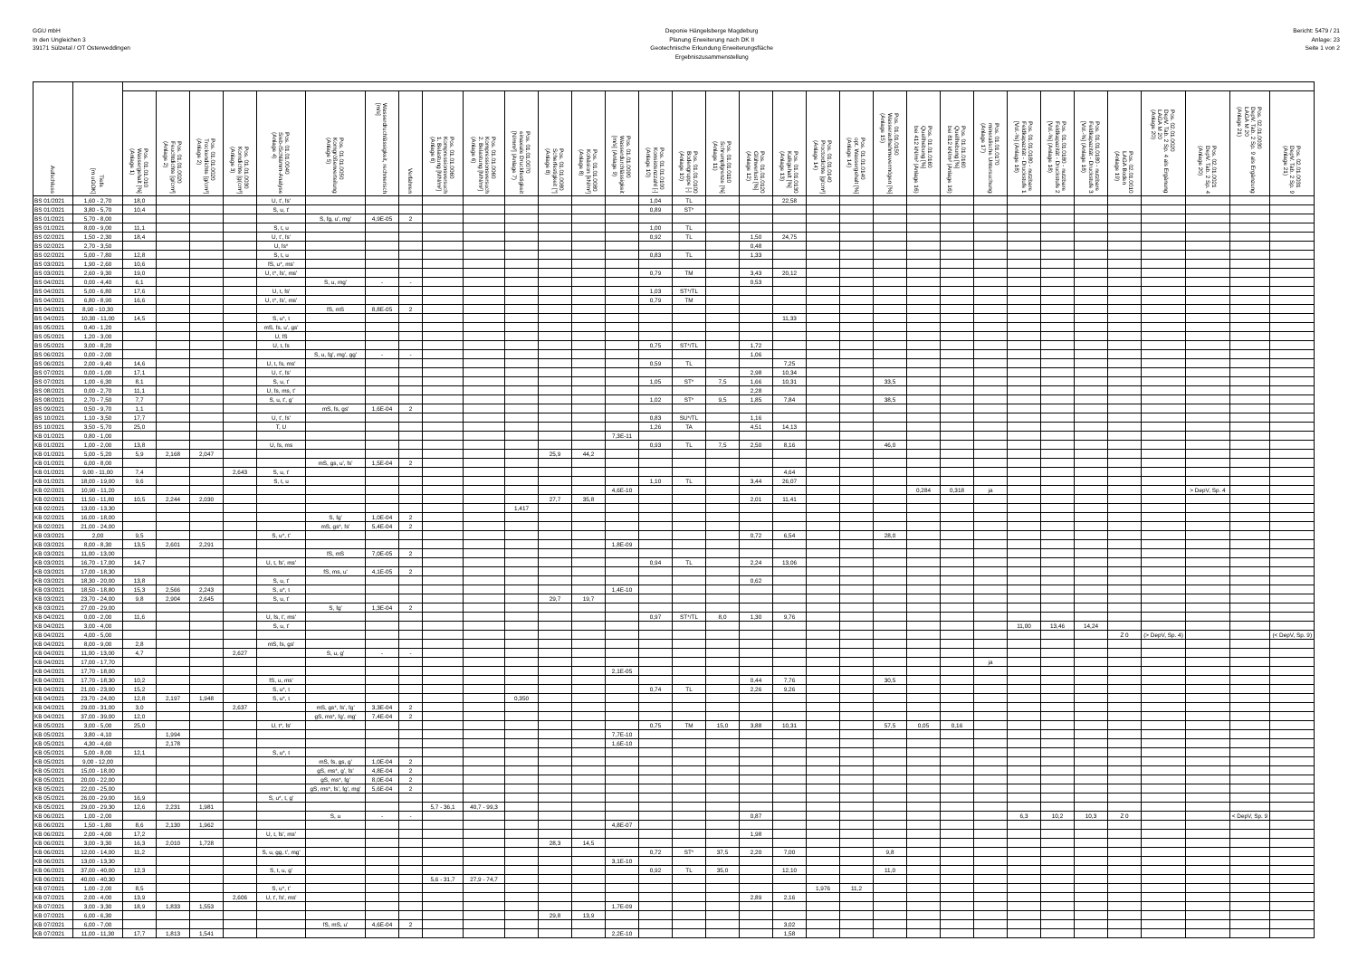GGU mbH
In den Ungleichen 3
39171 Sülzetal / OT Osterweddingen
Deponie Hängelsberge Magdeburg
Planung Erweiterung nach DK II
Geotechnische Erkundung Erweiterungsfläche
Ergebniszusammenstellung
Bericht: 5479 / 21
Anlage: 23
Seite 1 von 2
| Aufschluss | Tiefe [m uGOK] | | | | | | | | | | | | | | | | | | | | | | | | | | | | | | | | | | |
| | | Pos. 01.01.010 Wassergehalt [%] (Anlage 1) | Pos. 01.01.0020 Feuchtdichte [g/cm³] (Anlage 2) | Pos. 01.01.0020 Trockendichte [g/cm³] (Anlage 2) | Pos. 01.01.0030 Korndichte [g(cm³] (Anlage 3) | Pos. 01.01.0040 Sieb-/Schlämm-Analyse (Anlage 4) | Pos. 01.01.0050 Korngrößenverteilung (Anlage 5) | Wasserdruchlässigkeit, rechnerisch [m/s] | Verfahren | Pos. 01.01.0060 Kompressionsversuch 1. Belastung [MN/m²] (Anlage 6) | Pos. 01.01.0060 Kompressionsversuch 2. Belastung [MN/m²] (Anlage 6) | Pos. 01.01.0070 einaxiale Druckfestigkeit [N/mm²] (Anlage 7) | Pos. 01.01.0080 Scherfestigkeit [°] (Anlage 8) | Pos. 01.01.0080 Kohäsion [kN/m²] (Anlage 8) | Pos. 01.01.0090 Wasserdurchlässigkeit [m/s] (Anlage 9) | Pos. 01.01.0100 Konsistenzzahl [-] (Anlage 10) | Pos. 01.01.0100 Bodengruppe [-] (Anlage 10) | Pos. 01.01.0110 Schrumpfgrenze [%] (Anlage 11) | Pos. 01.01.0120 Glühverlust [%] (Anlage 12) | Pos. 01.01.0130 Kalkgehalt [%] (Anlage 13) | Pos. 01.01.0140 Proctordichte [g/cm³] (Anlage 14) | Pos. 01.01.0140 opt. Wassergehalt [%] (Anlage 14) | Pos. 01.01.0150 Wasseraufnahmevermögen [%] (Anlage 15) | Pos. 01.01.0160 Quellhebung [%] bei 412 kN/m² (Anlage 16) | Pos. 01.01.0160 Quellhebung [%] bei 812 kN/m² (Anlage 16) | Pos. 01.01.0170 mineralische Untersuchung (Anlage 17) | Pos. 01.01.0180 - nutzbare Feldkapazität - Druckstufe 1 [Vol.-%] (Anlage 18) | Pos. 01.01.0180 - nutzbare Feldkapazität - Druckstufe 2 [Vol.-%] (Anlage 18) | Pos. 01.01.0180 - nutzbare Feldkapazität - Druckstufe 3 [Vol.-%] (Anlage 18) | Pos. 02.01.0010 LAGA Boden (Anlage 19) | Pos. 02.01.0020 DepV. Tab. 2 Sp. 4 als Ergänung LAGA M 20 (Anlage 20) | Pos. 02.01.0021 DepV. Tab. 2 Sp. 4 (Anlage 20) | Pos. 02.01.0030 DepV. Tab. 2 Sp. 9 als Ergänzung LAGA M 20 (Anlage 21) | Pos. 02.01.0031 DepV. Tab. 2 Sp. 9 (Anlage 21) | |
| BS 01/2021 | 1,60 - 2,70 | 18,0 | | | | U, t', fs' | | | | | | | | | | 1,04 | TL | | | 22,58 | | | | | | | | | | | | | | | |
| BS 01/2021 | 3,80 - 5,70 | 10,4 | | | | S, u, t' | | | | | | | | | | 0,89 | ST* | | | | | | | | | | | | | | | | | | |
| BS 01/2021 | 5,70 - 8,00 | | | | | | S, fg, u', mg' | 4,9E-05 | 2 | | | | | | | | | | | | | | | | | | | | | | | | | | |
| BS 01/2021 | 8,00 - 9,00 | 11,1 | | | | S, t, u | | | | | | | | | | 1,00 | TL | | | | | | | | | | | | | | | | | | |
| BS 02/2021 | 1,50 - 2,30 | 18,4 | | | | U, t', fs' | | | | | | | | | | 0,92 | TL | | 1,50 | 24,75 | | | | | | | | | | | | | | | |
| BS 02/2021 | 2,70 - 3,50 | | | | | U, fs* | | | | | | | | | | | | | 0,48 | | | | | | | | | | | | | | | | |
| BS 02/2021 | 5,00 - 7,80 | 12,8 | | | | S, t, u | | | | | | | | | | 0,83 | TL | | 1,33 | | | | | | | | | | | | | | | | |
| BS 03/2021 | 1,90 - 2,60 | 10,6 | | | | fS, u*, ms' | | | | | | | | | | | | | | | | | | | | | | | | | | | | | |
| BS 03/2021 | 2,60 - 9,30 | 19,0 | | | | U, t*, fs', ms' | | | | | | | | | | 0,79 | TM | | 3,43 | 20,12 | | | | | | | | | | | | | | | |
| BS 04/2021 | 0,00 - 4,40 | 6,1 | | | | | S, u, mg' | - | - | | | | | | | | | | 0,53 | | | | | | | | | | | | | | | | |
| BS 04/2021 | 5,00 - 6,80 | 17,6 | | | | U, t, fs' | | | | | | | | | | 1,03 | ST*/TL | | | | | | | | | | | | | | | | | | |
| BS 04/2021 | 6,80 - 8,90 | 16,6 | | | | U, t*, fs', ms' | | | | | | | | | | 0,79 | TM | | | | | | | | | | | | | | | | | | |
| BS 04/2021 | 8,90 - 10,30 | | | | | | fS, mS | 8,8E-05 | 2 | | | | | | | | | | | | | | | | | | | | | | | | | | |
| BS 04/2021 | 10,30 - 11,00 | 14,5 | | | | S, u*, t | | | | | | | | | | | | | | 11,33 | | | | | | | | | | | | | | | |
| BS 05/2021 | 0,40 - 1,20 | | | | | mS, fs, u', gs' | | | | | | | | | | | | | | | | | | | | | | | | | | | | | |
| BS 05/2021 | 1,20 - 3,00 | | | | | U, fS | | | | | | | | | | | | | | | | | | | | | | | | | | | | | |
| BS 05/2021 | 3,00 - 8,20 | | | | | U, t, fs | | | | | | | | | | 0,75 | ST*/TL | | 1,72 | | | | | | | | | | | | | | | | |
| BS 06/2021 | 0,00 - 2,00 | | | | | | S, u, fg', mg', gg' | - | - | | | | | | | | | | 1,06 | | | | | | | | | | | | | | | | |
| BS 06/2021 | 2,00 - 9,40 | 14,6 | | | | U, t, fs, ms' | | | | | | | | | | 0,59 | TL | | | 7,25 | | | | | | | | | | | | | | | |
| BS 07/2021 | 0,00 - 1,00 | 17,1 | | | | U, t', fs' | | | | | | | | | | | | | 2,98 | 10,34 | | | | | | | | | | | | | | | |
| BS 07/2021 | 1,00 - 6,30 | 8,1 | | | | S, u, t' | | | | | | | | | | 1,05 | ST* | 7,5 | 1,66 | 10,31 | | | 33,5 | | | | | | | | | | | | |
| BS 08/2021 | 0,00 - 2,70 | 11,1 | | | | U, fs, ms, t' | | | | | | | | | | | | | 2,28 | | | | | | | | | | | | | | | | |
| BS 08/2021 | 2,70 - 7,50 | 7,7 | | | | S, u, t', g' | | | | | | | | | | 1,02 | ST* | 9,5 | 1,85 | 7,84 | | | 38,5 | | | | | | | | | | | | |
| BS 09/2021 | 0,50 - 9,70 | 1,1 | | | | | mS, fs, gs' | 1,6E-04 | 2 | | | | | | | | | | | | | | | | | | | | | | | | | | |
| BS 10/2021 | 1,10 - 3,50 | 17,7 | | | | U, t', fs' | | | | | | | | | | 0,83 | SU*/TL | | 1,16 | | | | | | | | | | | | | | | | |
| BS 10/2021 | 3,50 - 5,70 | 25,0 | | | | T, U | | | | | | | | | | 1,26 | TA | | 4,51 | 14,13 | | | | | | | | | | | | | | | |
| KB 01/2021 | 0,80 - 1,00 | | | | | | | | | | | | | | 7,3E-11 | | | | | | | | | | | | | | | | | | | | |
| KB 01/2021 | 1,00 - 2,00 | 13,8 | | | | U, fs, ms | | | | | | | | | | 0,93 | TL | 7,5 | 2,50 | 8,16 | | | 46,0 | | | | | | | | | | | | |
| KB 01/2021 | 5,00 - 5,20 | 5,9 | 2,168 | 2,047 | | | | | | | | | 25,9 | 44,2 | | | | | | | | | | | | | | | | | | | | | |
| KB 01/2021 | 6,00 - 8,00 | | | | | | mS, gs, u', fs' | 1,5E-04 | 2 | | | | | | | | | | | | | | | | | | | | | | | | | | |
| KB 01/2021 | 9,00 - 11,00 | 7,4 | | | 2,643 | S, u, t' | | | | | | | | | | | | | | 4,64 | | | | | | | | | | | | | | | |
| KB 01/2021 | 18,00 - 19,00 | 9,6 | | | | S, t, u | | | | | | | | | | 1,10 | TL | | 3,44 | 26,07 | | | | | | | | | | | | | | | |
| KB 02/2021 | 10,90 - 11,20 | | | | | | | | | | | | | | 4,6E-10 | | | | | | | | | 0,284 | 0,318 | ja | | | | | | > DepV, Sp. 4 | | | |
| KB 02/2021 | 11,50 - 11,80 | 10,5 | 2,244 | 2,030 | | | | | | | | | 27,7 | 35,8 | | | | | 2,01 | 11,41 | | | | | | | | | | | | | | | |
| KB 02/2021 | 13,00 - 13,30 | | | | | | | | | | | 1,417 | | | | | | | | | | | | | | | | | | | | | | | |
| KB 02/2021 | 16,00 - 18,00 | | | | | | S, fg' | 1,0E-04 | 2 | | | | | | | | | | | | | | | | | | | | | | | | | | |
| KB 02/2021 | 21,00 - 24,00 | | | | | | mS, gs*, fs' | 5,4E-04 | 2 | | | | | | | | | | | | | | | | | | | | | | | | | | |
| KB 03/2021 | 2,00 | 9,5 | | | | S, u*, t' | | | | | | | | | | | | | 0,72 | 6,54 | | | 28,0 | | | | | | | | | | | | |
| KB 03/2021 | 8,00 - 8,30 | 13,5 | 2,601 | 2,291 | | | | | | | | | | | 1,8E-09 | | | | | | | | | | | | | | | | | | | | |
| KB 03/2021 | 11,00 - 13,00 | | | | | | fS, mS | 7,0E-05 | 2 | | | | | | | | | | | | | | | | | | | | | | | | | | |
| KB 03/2021 | 16,70 - 17,00 | 14,7 | | | | U, t, fs', ms' | | | | | | | | | | 0,94 | TL | | 2,24 | 13,06 | | | | | | | | | | | | | | | |
| KB 03/2021 | 17,00 - 18,30 | | | | | | fS, ms, u' | 4,1E-05 | 2 | | | | | | | | | | | | | | | | | | | | | | | | | | |
| KB 03/2021 | 18,30 - 20,00 | 13,8 | | | | S, u, t' | | | | | | | | | | | | | 0,62 | | | | | | | | | | | | | | | | |
| KB 03/2021 | 18,50 - 18,80 | 15,3 | 2,566 | 2,243 | | S, u*, t | | | | | | | | | 1,4E-10 | | | | | | | | | | | | | | | | | | | | |
| KB 03/2021 | 23,70 - 24,00 | 9,8 | 2,904 | 2,645 | | S, u, t' | | | | | | | 29,7 | 19,7 | | | | | | | | | | | | | | | | | | | | | |
| KB 03/2021 | 27,00 - 29,00 | | | | | | S, fg' | 1,3E-04 | 2 | | | | | | | | | | | | | | | | | | | | | | | | | | |
| KB 04/2021 | 0,00 - 2,00 | 11,6 | | | | U, fs, t', ms' | | | | | | | | | | 0,97 | ST*/TL | 8,0 | 1,30 | 9,76 | | | | | | | | | | | | | | | |
| KB 04/2021 | 3,00 - 4,00 | | | | | S, u, t' | | | | | | | | | | | | | | | | | | | | | 11,00 | 13,46 | 14,24 | | | | | | |
| KB 04/2021 | 4,00 - 5,00 | | | | | | | | | | | | | | | | | | | | | | | | | | | | | Z 0 | (> DepV, Sp. 4) | | | (< DepV, Sp. 9) | |
| KB 04/2021 | 8,00 - 9,00 | 2,8 | | | | mS, fs, gs' | | | | | | | | | | | | | | | | | | | | | | | | | | | | | |
| KB 04/2021 | 11,00 - 13,00 | 4,7 | | | 2,627 | | S, u, g' | - | - | | | | | | | | | | | | | | | | | | | | | | | | | | |
| KB 04/2021 | 17,00 - 17,70 | | | | | | | | | | | | | | | | | | | | | | | | | ja | | | | | | | | | |
| KB 04/2021 | 17,70 - 18,00 | | | | | | | | | | | | | | 2,1E-05 | | | | | | | | | | | | | | | | | | | | |
| KB 04/2021 | 17,70 - 18,30 | 10,2 | | | | fS, u, ms' | | | | | | | | | | | | | 0,44 | 7,76 | | | 30,5 | | | | | | | | | | | | |
| KB 04/2021 | 21,00 - 23,00 | 15,2 | | | | S, u*, t | | | | | | | | | | 0,74 | TL | | 2,26 | 9,26 | | | | | | | | | | | | | | | |
| KB 04/2021 | 23,70 - 24,00 | 12,8 | 2,197 | 1,948 | | S, u*, t | | | | | | 0,350 | | | | | | | | | | | | | | | | | | | | | | | |
| KB 04/2021 | 29,00 - 31,00 | 3,0 | | | 2,637 | | mS, gs*, fs', fg' | 3,3E-04 | 2 | | | | | | | | | | | | | | | | | | | | | | | | | | |
| KB 04/2021 | 37,00 - 39,00 | 12,0 | | | | | gS, ms*, fg', mg' | 7,4E-04 | 2 | | | | | | | | | | | | | | | | | | | | | | | | | | |
| KB 05/2021 | 3,00 - 5,00 | 25,0 | | | | U, t*, fs' | | | | | | | | | | 0,75 | TM | 15,0 | 3,88 | 10,31 | | | 57,5 | 0,05 | 0,16 | | | | | | | | | | |
| KB 05/2021 | 3,80 - 4,10 | | 1,994 | | | | | | | | | | | | 7,7E-10 | | | | | | | | | | | | | | | | | | | | |
| KB 05/2021 | 4,30 - 4,60 | | 2,178 | | | | | | | | | | | | 1,6E-10 | | | | | | | | | | | | | | | | | | | | |
| KB 05/2021 | 5,00 - 8,00 | 12,1 | | | | S, u*, t | | | | | | | | | | | | | | | | | | | | | | | | | | | | | |
| KB 05/2021 | 9,00 - 12,00 | | | | | | mS, fs, gs, g' | 1,0E-04 | 2 | | | | | | | | | | | | | | | | | | | | | | | | | | |
| KB 05/2021 | 15,00 - 18,00 | | | | | | gS, ms*, g', fs' | 4,8E-04 | 2 | | | | | | | | | | | | | | | | | | | | | | | | | | |
| KB 05/2021 | 20,00 - 22,00 | | | | | | gS, ms*, fg' | 8,0E-04 | 2 | | | | | | | | | | | | | | | | | | | | | | | | | | |
| KB 05/2021 | 22,00 - 25,00 | | | | | | gS, ms*, fs', fg', mg' | 5,6E-04 | 2 | | | | | | | | | | | | | | | | | | | | | | | | | | |
| KB 05/2021 | 26,00 - 29,00 | 16,9 | | | | S, u*, t, g' | | | | | | | | | | | | | | | | | | | | | | | | | | | | | |
| KB 05/2021 | 29,00 - 29,30 | 12,6 | 2,231 | 1,981 | | | | | | 5,7 - 36,1 | 40,7 - 99,3 | | | | | | | | | | | | | | | | | | | | | | | | |
| KB 06/2021 | 1,00 - 2,00 | | | | | | S, u | - | - | | | | | | | | | | 0,87 | | | | | | | | 6,3 | 10,2 | 10,3 | Z 0 | | | < DepV, Sp. 9 | | |
| KB 06/2021 | 1,50 - 1,80 | 8,6 | 2,130 | 1,962 | | | | | | | | | | | 4,8E-07 | | | | | | | | | | | | | | | | | | | | |
| KB 06/2021 | 2,00 - 4,00 | 17,2 | | | | U, t, fs', ms' | | | | | | | | | | | | | 1,98 | | | | | | | | | | | | | | | | |
| KB 06/2021 | 3,00 - 3,30 | 16,3 | 2,010 | 1,728 | | | | | | | | | 28,3 | 14,5 | | | | | | | | | | | | | | | | | | | | | |
| KB 06/2021 | 12,00 - 14,00 | 11,2 | | | | S, u, gg, t', mg' | | | | | | | | | | 0,72 | ST* | 37,5 | 2,20 | 7,00 | | | 9,8 | | | | | | | | | | | | |
| KB 06/2021 | 13,00 - 13,30 | | | | | | | | | | | | | | 3,1E-10 | | | | | | | | | | | | | | | | | | | | |
| KB 06/2021 | 37,00 - 40,00 | 12,3 | | | | S, t, u, g' | | | | | | | | | | 0,92 | TL | 35,0 | | 12,10 | | | 11,0 | | | | | | | | | | | | |
| KB 06/2021 | 40,00 - 40,30 | | | | | | | | | 5,6 - 31,7 | 27,9 - 74,7 | | | | | | | | | | | | | | | | | | | | | | | | |
| KB 07/2021 | 1,00 - 2,00 | 8,5 | | | | S, u*, t' | | | | | | | | | | | | | | | 1,976 | 11,2 | | | | | | | | | | | | | |
| KB 07/2021 | 2,00 - 4,00 | 13,9 | | | 2,606 | U, t', fs', ms' | | | | | | | | | | | | | 2,89 | 2,16 | | | | | | | | | | | | | | | |
| KB 07/2021 | 3,00 - 3,30 | 18,9 | 1,833 | 1,553 | | | | | | | | | | | 1,7E-09 | | | | | | | | | | | | | | | | | | | | |
| KB 07/2021 | 6,00 - 6,30 | | | | | | | | | | | | 29,8 | 13,9 | | | | | | | | | | | | | | | | | | | | | |
| KB 07/2021 | 6,00 - 7,00 | | | | | | fS, mS, u' | 4,6E-04 | 2 | | | | | | | | | | | 3,02 | | | | | | | | | | | | | | | |
| KB 07/2021 | 11,00 - 11,30 | 17,7 | 1,813 | 1,541 | | | | | | | | | | | 2,2E-10 | | | | | 1,58 | | | | | | | | | | | | | | | |